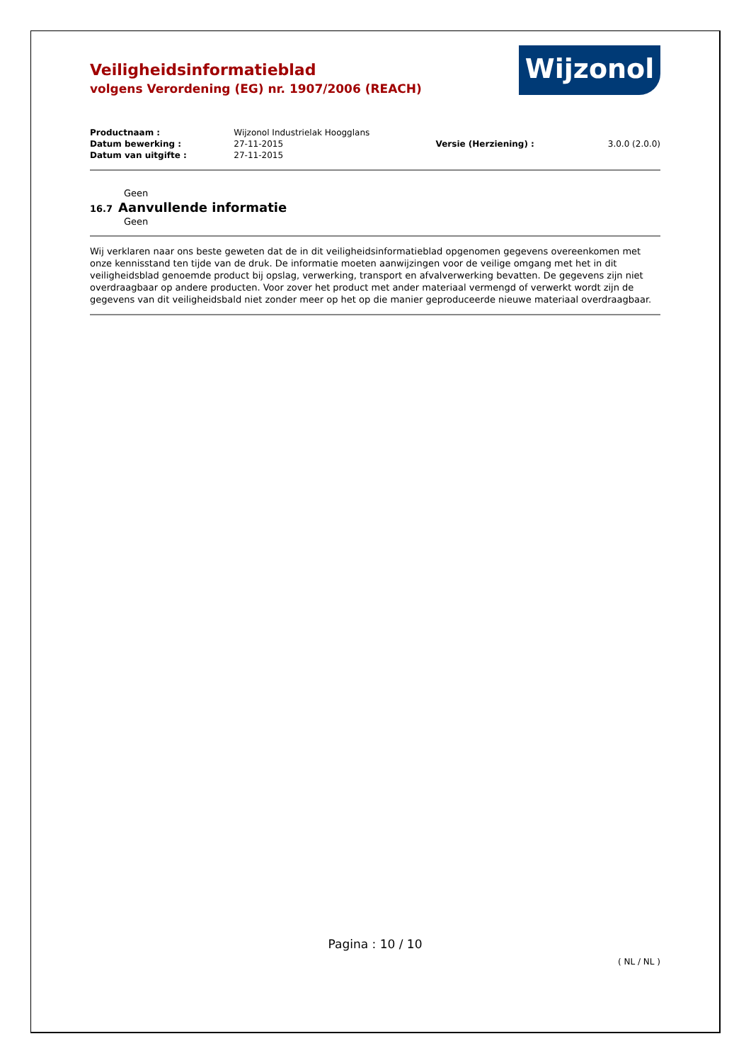Veiligheidsinformatieblad
volgens Verordening (EG) nr. 1907/2006 (REACH)
Wijzonol
| Productnaam : | Wijzonol Industrielak Hoogglans | | |
| Datum bewerking : | 27-11-2015 | Versie (Herziening) : | 3.0.0 (2.0.0) |
| Datum van uitgifte : | 27-11-2015 | | |
Geen
16.7 Aanvullende informatie
Geen
Wij verklaren naar ons beste geweten dat de in dit veiligheidsinformatieblad opgenomen gegevens overeenkomen met onze kennisstand ten tijde van de druk. De informatie moeten aanwijzingen voor de veilige omgang met het in dit veiligheidsblad genoemde product bij opslag, verwerking, transport en afvalverwerking bevatten. De gegevens zijn niet overdraagbaar op andere producten. Voor zover het product met ander materiaal vermengd of verwerkt wordt zijn de gegevens van dit veiligheidsbald niet zonder meer op het op die manier geproduceerde nieuwe materiaal overdraagbaar.
Pagina : 10 / 10
( NL / NL )